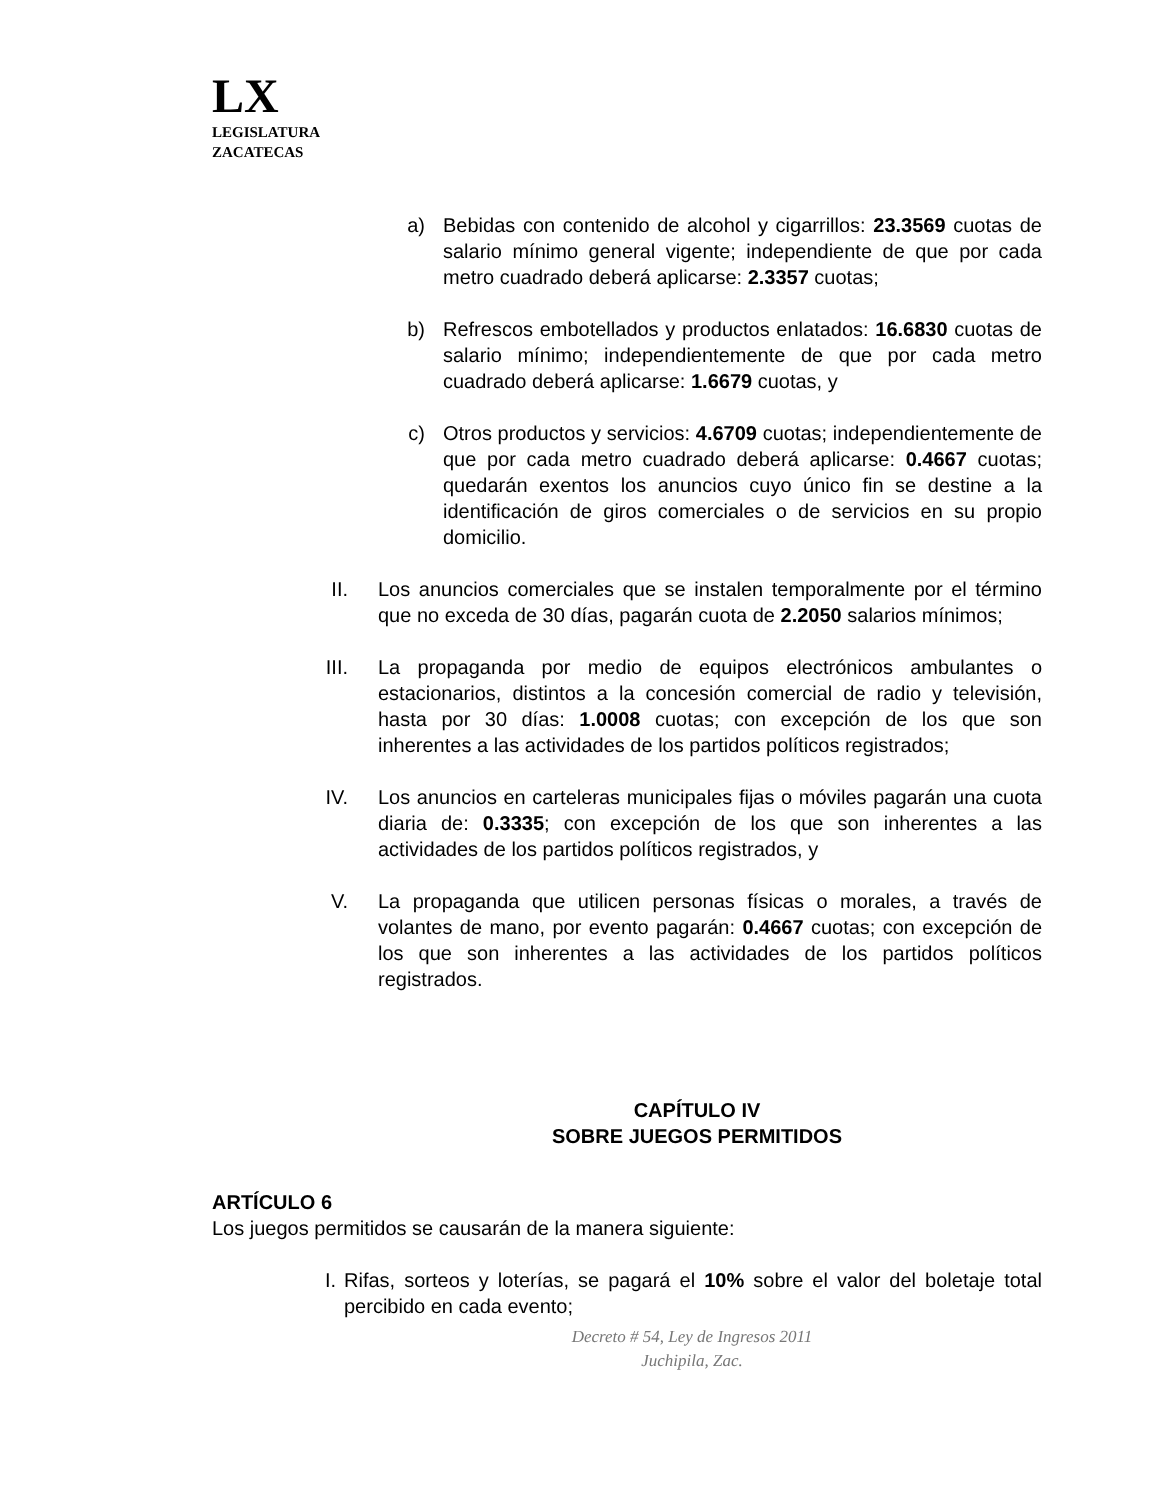LX
LEGISLATURA
ZACATECAS
a) Bebidas con contenido de alcohol y cigarrillos: 23.3569 cuotas de salario mínimo general vigente; independiente de que por cada metro cuadrado deberá aplicarse: 2.3357 cuotas;
b) Refrescos embotellados y productos enlatados: 16.6830 cuotas de salario mínimo; independientemente de que por cada metro cuadrado deberá aplicarse: 1.6679 cuotas, y
c) Otros productos y servicios: 4.6709 cuotas; independientemente de que por cada metro cuadrado deberá aplicarse: 0.4667 cuotas; quedarán exentos los anuncios cuyo único fin se destine a la identificación de giros comerciales o de servicios en su propio domicilio.
II. Los anuncios comerciales que se instalen temporalmente por el término que no exceda de 30 días, pagarán cuota de 2.2050 salarios mínimos;
III. La propaganda por medio de equipos electrónicos ambulantes o estacionarios, distintos a la concesión comercial de radio y televisión, hasta por 30 días: 1.0008 cuotas; con excepción de los que son inherentes a las actividades de los partidos políticos registrados;
IV. Los anuncios en carteleras municipales fijas o móviles pagarán una cuota diaria de: 0.3335; con excepción de los que son inherentes a las actividades de los partidos políticos registrados, y
V. La propaganda que utilicen personas físicas o morales, a través de volantes de mano, por evento pagarán: 0.4667 cuotas; con excepción de los que son inherentes a las actividades de los partidos políticos registrados.
CAPÍTULO IV
SOBRE JUEGOS PERMITIDOS
ARTÍCULO 6
Los juegos permitidos se causarán de la manera siguiente:
I. Rifas, sorteos y loterías, se pagará el 10% sobre el valor del boletaje total percibido en cada evento;
Decreto # 54, Ley de Ingresos 2011
Juchipila, Zac.